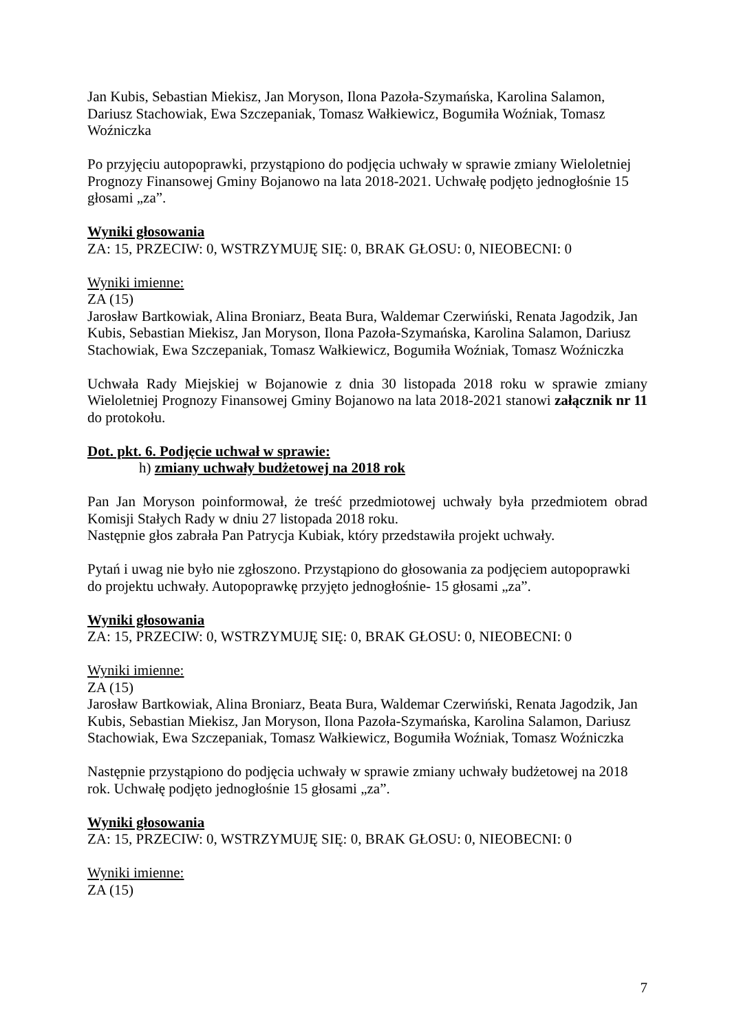Jan Kubis, Sebastian Miekisz, Jan Moryson, Ilona Pazoła-Szymańska, Karolina Salamon, Dariusz Stachowiak, Ewa Szczepaniak, Tomasz Wałkiewicz, Bogumiła Woźniak, Tomasz Woźniczka
Po przyjęciu autopoprawki, przystąpiono do podjęcia uchwały w sprawie zmiany Wieloletniej Prognozy Finansowej Gminy Bojanowo na lata 2018-2021. Uchwałę podjęto jednogłośnie 15 głosami „za”.
Wyniki głosowania
ZA: 15, PRZECIW: 0, WSTRZYMUJĘ SIĘ: 0, BRAK GŁOSU: 0, NIEOBECNI: 0
Wyniki imienne:
ZA (15)
Jarosław Bartkowiak, Alina Broniarz, Beata Bura, Waldemar Czerwiński, Renata Jagodzik, Jan Kubis, Sebastian Miekisz, Jan Moryson, Ilona Pazoła-Szymańska, Karolina Salamon, Dariusz Stachowiak, Ewa Szczepaniak, Tomasz Wałkiewicz, Bogumiła Woźniak, Tomasz Woźniczka
Uchwała Rady Miejskiej w Bojanowie z dnia 30 listopada 2018 roku w sprawie zmiany Wieloletniej Prognozy Finansowej Gminy Bojanowo na lata 2018-2021 stanowi załącznik nr 11 do protokołu.
Dot. pkt. 6. Podjęcie uchwał w sprawie:
h) zmiany uchwały budżetowej na 2018 rok
Pan Jan Moryson poinformował, że treść przedmiotowej uchwały była przedmiotem obrad Komisji Stałych Rady w dniu 27 listopada 2018 roku.
Następnie głos zabrała Pan Patrycja Kubiak, który przedstawiła projekt uchwały.
Pytań i uwag nie było nie zgłoszono. Przystąpiono do głosowania za podjęciem autopoprawki do projektu uchwały. Autopoprawkę przyjęto jednogłośnie- 15 głosami „za”.
Wyniki głosowania
ZA: 15, PRZECIW: 0, WSTRZYMUJĘ SIĘ: 0, BRAK GŁOSU: 0, NIEOBECNI: 0
Wyniki imienne:
ZA (15)
Jarosław Bartkowiak, Alina Broniarz, Beata Bura, Waldemar Czerwiński, Renata Jagodzik, Jan Kubis, Sebastian Miekisz, Jan Moryson, Ilona Pazoła-Szymańska, Karolina Salamon, Dariusz Stachowiak, Ewa Szczepaniak, Tomasz Wałkiewicz, Bogumiła Woźniak, Tomasz Woźniczka
Następnie przystąpiono do podjęcia uchwały w sprawie zmiany uchwały budżetowej na 2018 rok. Uchwałę podjęto jednogłośnie 15 głosami „za”.
Wyniki głosowania
ZA: 15, PRZECIW: 0, WSTRZYMUJĘ SIĘ: 0, BRAK GŁOSU: 0, NIEOBECNI: 0
Wyniki imienne:
ZA (15)
7